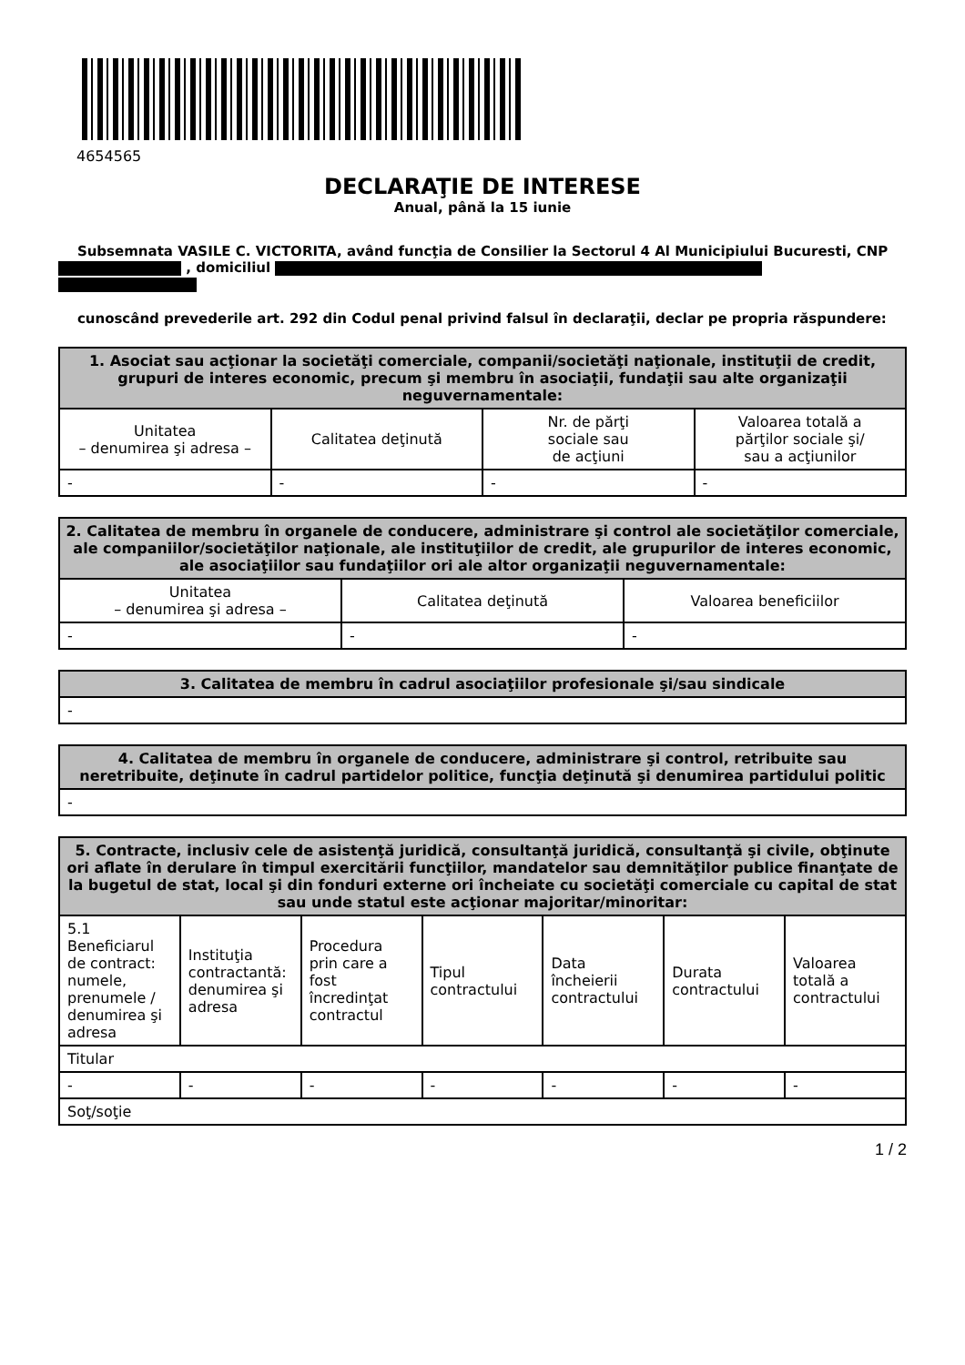4654565
DECLARAŢIE DE INTERESE
Anual, până la 15 iunie
Subsemnata VASILE C. VICTORITA, având funcţia de Consilier la Sectorul 4 Al Municipiului Bucuresti, CNP , domiciliul
cunoscând prevederile art. 292 din Codul penal privind falsul în declaraţii, declar pe propria răspundere:
| 1. Asociat sau acţionar la societăţi comerciale, companii/societăţi naţionale, instituţii de credit, grupuri de interes economic, precum şi membru în asociaţii, fundaţii sau alte organizaţii neguvernamentale: | | | |
| --- | --- | --- | --- |
| Unitatea – denumirea şi adresa – | Calitatea deţinută | Nr. de părţi sociale sau de acţiuni | Valoarea totală a părţilor sociale şi/ sau a acţiunilor |
| - | - | - | - |
| 2. Calitatea de membru în organele de conducere, administrare şi control ale societăţilor comerciale, ale companiilor/societăţilor naţionale, ale instituţiilor de credit, ale grupurilor de interes economic, ale asociaţiilor sau fundaţiilor ori ale altor organizaţii neguvernamentale: | | |
| --- | --- | --- |
| Unitatea – denumirea şi adresa – | Calitatea deţinută | Valoarea beneficiilor |
| - | - | - |
| 3. Calitatea de membru în cadrul asociaţiilor profesionale şi/sau sindicale |
| --- |
| - |
| 4. Calitatea de membru în organele de conducere, administrare şi control, retribuite sau neretribuite, deţinute în cadrul partidelor politice, funcţia deţinută şi denumirea partidului politic |
| --- |
| - |
| 5. Contracte, inclusiv cele de asistenţă juridică, consultanţă juridică, consultanţă şi civile, obţinute ori aflate în derulare în timpul exercitării funcţiilor, mandatelor sau demnităţilor publice finanţate de la bugetul de stat, local şi din fonduri externe ori încheiate cu societăţi comerciale cu capital de stat sau unde statul este acţionar majoritar/minoritar: | | | | | | |
| --- | --- | --- | --- | --- | --- | --- |
| 5.1 Beneficiarul de contract: numele, prenumele / denumirea şi adresa | Instituţia contractantă: denumirea şi adresa | Procedura prin care a fost încredinţat contractul | Tipul contractului | Data încheierii contractului | Durata contractului | Valoarea totală a contractului |
| Titular | | | | | | |
| - | - | - | - | - | - | - |
| Soţ/soţie | | | | | | |
1 / 2